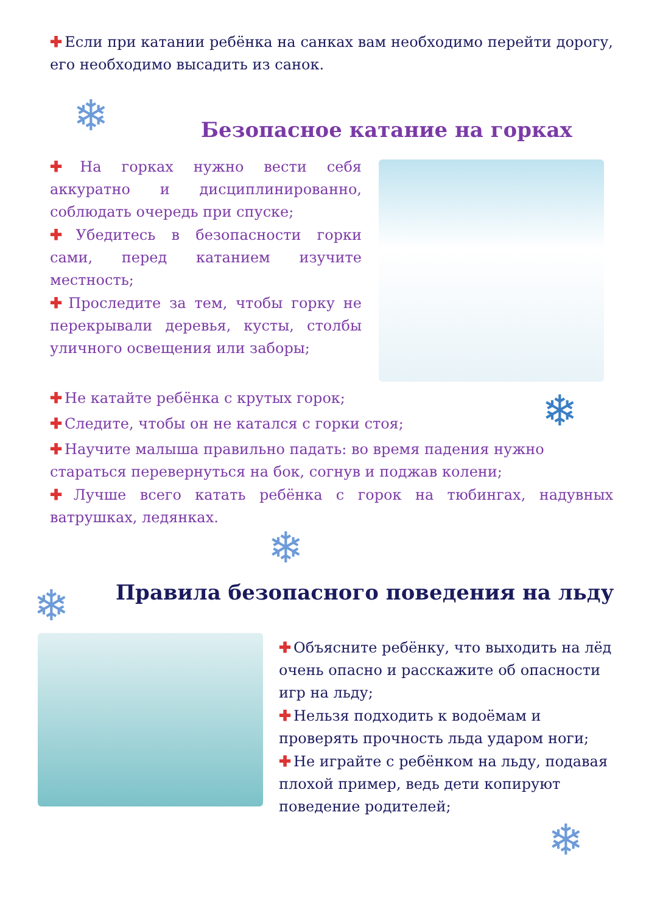✚ Если при катании ребёнка на санках вам необходимо перейти дорогу, его необходимо высадить из санок.
❄ Безопасное катание на горках
✚ На горках нужно вести себя аккуратно и дисциплинированно, соблюдать очередь при спуске;
✚ Убедитесь в безопасности горки сами, перед катанием изучите местность;
✚ Проследите за тем, чтобы горку не перекрывали деревья, кусты, столбы уличного освещения или заборы;
✚ Не катайте ребёнка с крутых горок;
✚ Следите, чтобы он не катался с горки стоя;
✚ Научите малыша правильно падать: во время падения нужно стараться перевернуться на бок, согнув и поджав колени;
✚ Лучше всего катать ребёнка с горок на тюбингах, надувных ватрушках, ледянках.
❄
❄
❄
Правила безопасного поведения на льду
✚ Объясните ребёнку, что выходить на лёд очень опасно и расскажите об опасности игр на льду;
✚ Нельзя подходить к водоёмам и проверять прочность льда ударом ноги;
✚ Не играйте с ребёнком на льду, подавая плохой пример, ведь дети копируют поведение родителей;
❄